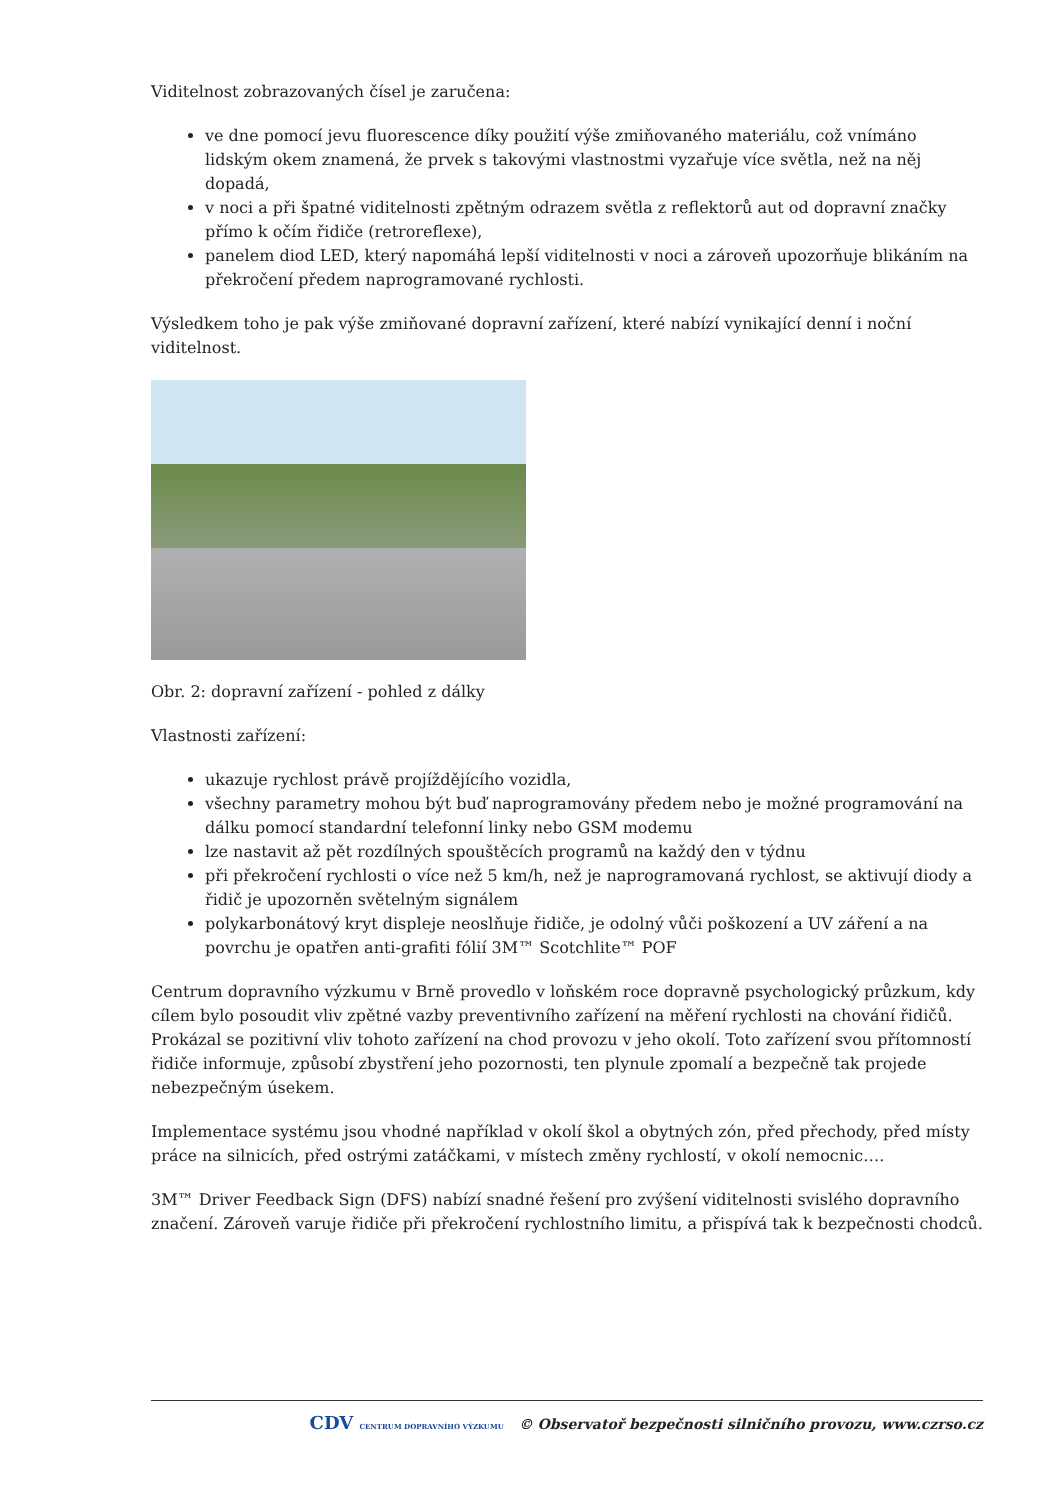Viditelnost zobrazovaných čísel je zaručena:
ve dne pomocí jevu fluorescence díky použití výše zmiňovaného materiálu, což vnímáno lidským okem znamená, že prvek s takovými vlastnostmi vyzařuje více světla, než na něj dopadá,
v noci a při špatné viditelnosti zpětným odrazem světla z reflektorů aut od dopravní značky přímo k očím řidiče (retroreflexe),
panelem diod LED, který napomáhá lepší viditelnosti v noci a zároveň upozorňuje blikáním na překročení předem naprogramované rychlosti.
Výsledkem toho je pak výše zmiňované dopravní zařízení, které nabízí vynikající denní i noční viditelnost.
Obr. 2: dopravní zařízení - pohled z dálky
Vlastnosti zařízení:
ukazuje rychlost právě projíždějícího vozidla,
všechny parametry mohou být buď naprogramovány předem nebo je možné programování na dálku pomocí standardní telefonní linky nebo GSM modemu
lze nastavit až pět rozdílných spouštěcích programů na každý den v týdnu
při překročení rychlosti o více než 5 km/h, než je naprogramovaná rychlost, se aktivují diody a řidič je upozorněn světelným signálem
polykarbonátový kryt displeje neoslňuje řidiče, je odolný vůči poškození a UV záření a na povrchu je opatřen anti-grafiti fólií 3M™ Scotchlite™ POF
Centrum dopravního výzkumu v Brně provedlo v loňském roce dopravně psychologický průzkum, kdy cílem bylo posoudit vliv zpětné vazby preventivního zařízení na měření rychlosti na chování řidičů. Prokázal se pozitivní vliv tohoto zařízení na chod provozu v jeho okolí. Toto zařízení svou přítomností řidiče informuje, způsobí zbystření jeho pozornosti, ten plynule zpomalí a bezpečně tak projede nebezpečným úsekem.
Implementace systému jsou vhodné například v okolí škol a obytných zón, před přechody, před místy práce na silnicích, před ostrými zatáčkami, v místech změny rychlostí, v okolí nemocnic….
3M™ Driver Feedback Sign (DFS) nabízí snadné řešení pro zvýšení viditelnosti svislého dopravního značení. Zároveň varuje řidiče při překročení rychlostního limitu, a přispívá tak k bezpečnosti chodců.
CDV CENTRUM DOPRAVNÍHO VÝZKUMU © Observatoř bezpečnosti silničního provozu, www.czrso.cz